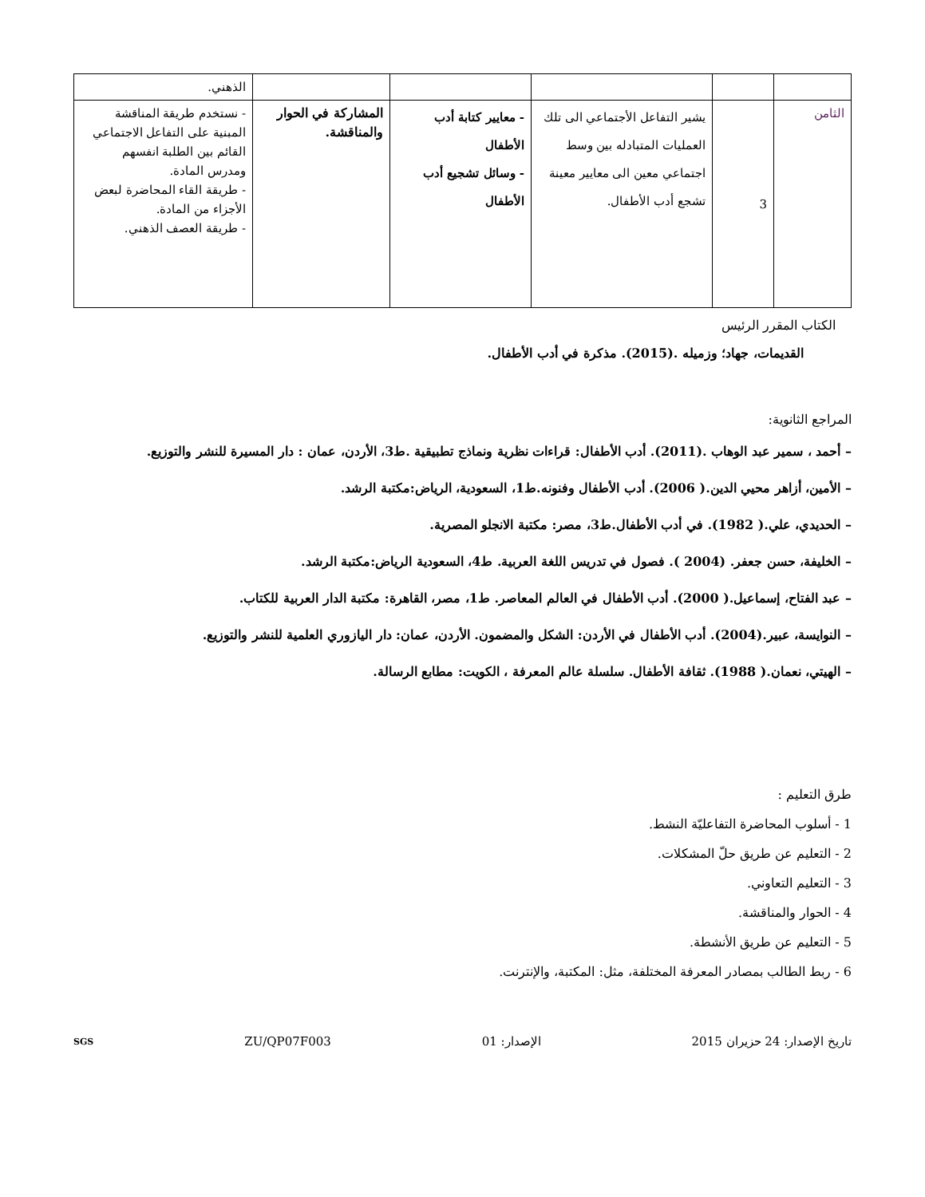| | | | | | الذهني. |
| الثامن | 3 | يشير التفاعل الأجتماعي الى تلك العمليات المتبادله بين وسط اجتماعي معين الى معايير معينة تشجع أدب الأطفال. | - معايير كتابة أدب الأطفال - وسائل تشجيع أدب الأطفال | المشاركة في الحوار والمناقشة. | - نستخدم طريقة المناقشة المبنية على التفاعل الاجتماعي القائم بين الطلبة انفسهم ومدرس المادة. - طريقة القاء المحاضرة لبعض الأجزاء من المادة. - طريقة العصف الذهني. |
الكتاب المقرر الرئيس
القديمات، جهاد؛ وزميله .(2015). مذكرة في أدب الأطفال.
المراجع الثانوية:
– أحمد ، سمير عبد الوهاب .(2011). أدب الأطفال: قراءات نظرية ونماذج تطبيقية .ط3، الأردن، عمان : دار المسيرة للنشر والتوزيع.
– الأمين، أزاهر محيي الدين.( 2006). أدب الأطفال وفنونه.ط1، السعودية، الرياض:مكتبة الرشد.
– الحديدي، علي.( 1982). في أدب الأطفال.ط3، مصر: مكتبة الانجلو المصرية.
– الخليفة، حسن جعفر. (2004 ). فصول في تدريس اللغة العربية. ط4، السعودية الرياض:مكتبة الرشد.
– عبد الفتاح، إسماعيل.( 2000). أدب الأطفال في العالم المعاصر. ط1، مصر، القاهرة: مكتبة الدار العربية للكتاب.
– النوايسة، عبير.(2004). أدب الأطفال في الأردن: الشكل والمضمون. الأردن، عمان: دار اليازوري العلمية للنشر والتوزيع.
– الهيتي، نعمان.( 1988). ثقافة الأطفال. سلسلة عالم المعرفة ، الكويت: مطابع الرسالة.
طرق التعليم :
1 - أسلوب المحاضرة التفاعليّة النشط.
2 - التعليم عن طريق حلّ المشكلات.
3 - التعليم التعاوني.
4 - الحوار والمناقشة.
5 - التعليم عن طريق الأنشطة.
6 - ربط الطالب بمصادر المعرفة المختلفة، مثل: المكتبة، والإنترنت.
تاريخ الإصدار: 24 حزيران 2015 الإصدار: 01 ZU/QP07F003 SGS